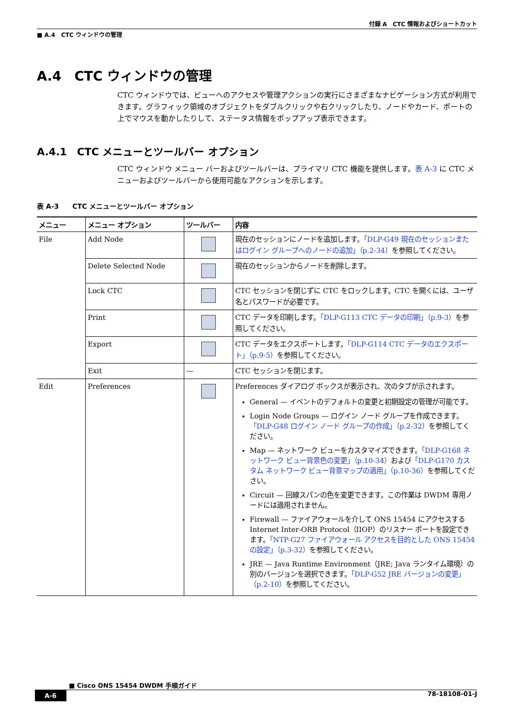付録 A　CTC 情報およびショートカット
■ A.4　CTC ウィンドウの管理
A.4　CTC ウィンドウの管理
CTC ウィンドウでは、ビューへのアクセスや管理アクションの実行にさまざまなナビゲーション方式が利用できます。グラフィック領域のオブジェクトをダブルクリックや右クリックしたり、ノードやカード、ポートの上でマウスを動かしたりして、ステータス情報をポップアップ表示できます。
A.4.1　CTC メニューとツールバー オプション
CTC ウィンドウ メニュー バーおよびツールバーは、プライマリ CTC 機能を提供します。表 A-3 に CTC メニューおよびツールバーから使用可能なアクションを示します。
表 A-3　　CTC メニューとツールバー オプション
| メニュー | メニュー オプション | ツールバー | 内容 |
| --- | --- | --- | --- |
| File | Add Node | | 現在のセッションにノードを追加します。 「DLP-G49 現在のセッションまたはログイン グループへのノードの追加」（p.2-34） を参照してください。 |
| | Delete Selected Node | | 現在のセッションからノードを削除します。 |
| | Lock CTC | | CTC セッションを閉じずに CTC をロックします。CTC を開くには、ユーザ名とパスワードが必要です。 |
| | Print | | CTC データを印刷します。 「DLP-G113 CTC データの印刷」（p.9-3） を参照してください。 |
| | Export | | CTC データをエクスポートします。 「DLP-G114 CTC データのエクスポート」（p.9-5） を参照してください。 |
| | Exit | — | CTC セッションを閉じます。 |
| Edit | Preferences | | Preferences ダイアログ ボックスが表示され、次のタブが示されます。 General — イベントのデフォルトの変更と初期設定の管理が可能です。 Login Node Groups — ログイン ノード グループを作成できます。 「DLP-G48 ログイン ノード グループの作成」（p.2-32） を参照してください。 Map — ネットワーク ビューをカスタマイズできます。 「DLP-G168 ネットワーク ビュー背景色の変更」（p.10-34） および 「DLP-G170 カスタム ネットワーク ビュー背景マップの適用」（p.10-36） を参照してください。 Circuit — 回線スパンの色を変更できます。この作業は DWDM 専用ノードには適用されません。 Firewall — ファイアウォールを介して ONS 15454 にアクセスする Internet Inter-ORB Protocol（IIOP）のリスナー ポートを設定できます。 「NTP-G27 ファイアウォール アクセスを目的とした ONS 15454 の設定」（p.3-32） を参照してください。 JRE — Java Runtime Environment（JRE; Java ランタイム環境）の別のバージョンを選択できます。 「DLP-G52 JRE バージョンの変更」（p.2-10） を参照してください。 |
■ Cisco ONS 15454 DWDM 手順ガイド
A-6 78-18108-01-J